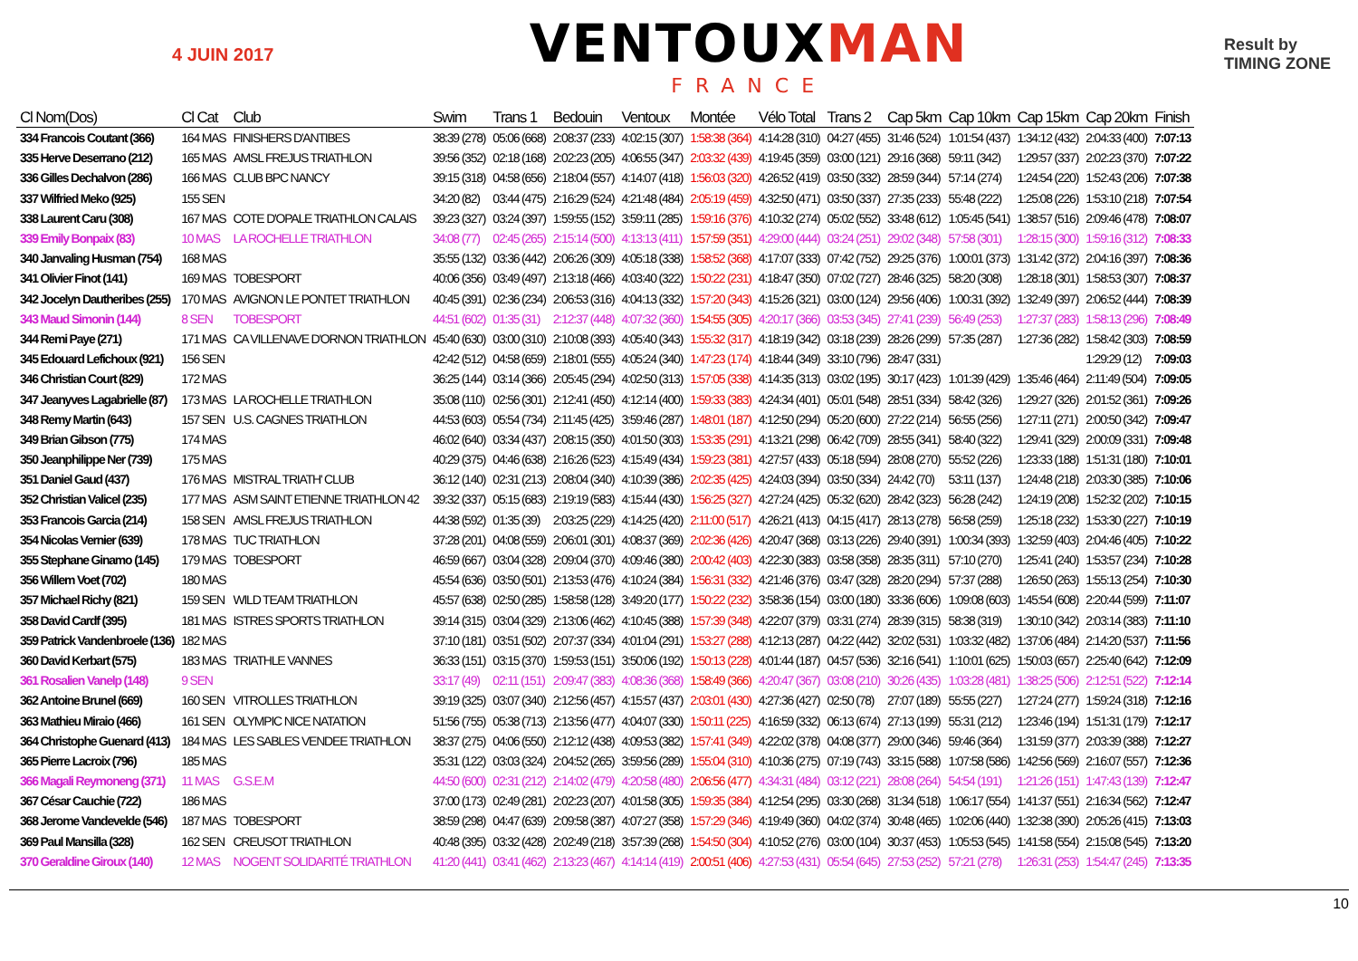4 JUIN 2017
VENTOUXMAN
FRANCE
Result by
TIMING ZONE
| Cl Nom(Dos) | Cl Cat | Club | Swim | Trans 1 | Bedouin | Ventoux | Montée | Vélo Total | Trans 2 | Cap 5km | Cap 10km | Cap 15km | Cap 20km | Finish |
| --- | --- | --- | --- | --- | --- | --- | --- | --- | --- | --- | --- | --- | --- | --- |
| 334 Francois Coutant (366) | 164 MAS | FINISHERS D'ANTIBES | 38:39 (278) | 05:06 (668) | 2:08:37 (233) | 4:02:15 (307) | 1:58:38 (364) | 4:14:28 (310) | 04:27 (455) | 31:46 (524) | 1:01:54 (437) | 1:34:12 (432) | 2:04:33 (400) | 7:07:13 |
| 335 Herve Deserrano (212) | 165 MAS | AMSL FREJUS TRIATHLON | 39:56 (352) | 02:18 (168) | 2:02:23 (205) | 4:06:55 (347) | 2:03:32 (439) | 4:19:45 (359) | 03:00 (121) | 29:16 (368) | 59:11 (342) | 1:29:57 (337) | 2:02:23 (370) | 7:07:22 |
| 336 Gilles Dechalvon (286) | 166 MAS | CLUB BPC NANCY | 39:15 (318) | 04:58 (656) | 2:18:04 (557) | 4:14:07 (418) | 1:56:03 (320) | 4:26:52 (419) | 03:50 (332) | 28:59 (344) | 57:14 (274) | 1:24:54 (220) | 1:52:43 (206) | 7:07:38 |
| 337 Wilfried Meko (925) | 155 SEN | | 34:20 (82) | 03:44 (475) | 2:16:29 (524) | 4:21:48 (484) | 2:05:19 (459) | 4:32:50 (471) | 03:50 (337) | 27:35 (233) | 55:48 (222) | 1:25:08 (226) | 1:53:10 (218) | 7:07:54 |
| 338 Laurent Caru (308) | 167 MAS | COTE D'OPALE TRIATHLON CALAIS | 39:23 (327) | 03:24 (397) | 1:59:55 (152) | 3:59:11 (285) | 1:59:16 (376) | 4:10:32 (274) | 05:02 (552) | 33:48 (612) | 1:05:45 (541) | 1:38:57 (516) | 2:09:46 (478) | 7:08:07 |
| 339 Emily Bonpaix (83) | 10 MAS | LA ROCHELLE TRIATHLON | 34:08 (77) | 02:45 (265) | 2:15:14 (500) | 4:13:13 (411) | 1:57:59 (351) | 4:29:00 (444) | 03:24 (251) | 29:02 (348) | 57:58 (301) | 1:28:15 (300) | 1:59:16 (312) | 7:08:33 |
| 340 Janvaling Husman (754) | 168 MAS | | 35:55 (132) | 03:36 (442) | 2:06:26 (309) | 4:05:18 (338) | 1:58:52 (368) | 4:17:07 (333) | 07:42 (752) | 29:25 (376) | 1:00:01 (373) | 1:31:42 (372) | 2:04:16 (397) | 7:08:36 |
| 341 Olivier Finot (141) | 169 MAS | TOBESPORT | 40:06 (356) | 03:49 (497) | 2:13:18 (466) | 4:03:40 (322) | 1:50:22 (231) | 4:18:47 (350) | 07:02 (727) | 28:46 (325) | 58:20 (308) | 1:28:18 (301) | 1:58:53 (307) | 7:08:37 |
| 342 Jocelyn Dautheribes (255) | 170 MAS | AVIGNON LE PONTET TRIATHLON | 40:45 (391) | 02:36 (234) | 2:06:53 (316) | 4:04:13 (332) | 1:57:20 (343) | 4:15:26 (321) | 03:00 (124) | 29:56 (406) | 1:00:31 (392) | 1:32:49 (397) | 2:06:52 (444) | 7:08:39 |
| 343 Maud Simonin (144) | 8 SEN | TOBESPORT | 44:51 (602) | 01:35 (31) | 2:12:37 (448) | 4:07:32 (360) | 1:54:55 (305) | 4:20:17 (366) | 03:53 (345) | 27:41 (239) | 56:49 (253) | 1:27:37 (283) | 1:58:13 (296) | 7:08:49 |
| 344 Remi Paye (271) | 171 MAS | CA VILLENAVE D'ORNON TRIATHLON | 45:40 (630) | 03:00 (310) | 2:10:08 (393) | 4:05:40 (343) | 1:55:32 (317) | 4:18:19 (342) | 03:18 (239) | 28:26 (299) | 57:35 (287) | 1:27:36 (282) | 1:58:42 (303) | 7:08:59 |
| 345 Edouard Lefichoux (921) | 156 SEN | | 42:42 (512) | 04:58 (659) | 2:18:01 (555) | 4:05:24 (340) | 1:47:23 (174) | 4:18:44 (349) | 33:10 (796) | 28:47 (331) | | | 1:29:29 (12) | 7:09:03 |
| 346 Christian Court (829) | 172 MAS | | 36:25 (144) | 03:14 (366) | 2:05:45 (294) | 4:02:50 (313) | 1:57:05 (338) | 4:14:35 (313) | 03:02 (195) | 30:17 (423) | 1:01:39 (429) | 1:35:46 (464) | 2:11:49 (504) | 7:09:05 |
| 347 Jeanyves Lagabrielle (87) | 173 MAS | LA ROCHELLE TRIATHLON | 35:08 (110) | 02:56 (301) | 2:12:41 (450) | 4:12:14 (400) | 1:59:33 (383) | 4:24:34 (401) | 05:01 (548) | 28:51 (334) | 58:42 (326) | 1:29:27 (326) | 2:01:52 (361) | 7:09:26 |
| 348 Remy Martin (643) | 157 SEN | U.S. CAGNES TRIATHLON | 44:53 (603) | 05:54 (734) | 2:11:45 (425) | 3:59:46 (287) | 1:48:01 (187) | 4:12:50 (294) | 05:20 (600) | 27:22 (214) | 56:55 (256) | 1:27:11 (271) | 2:00:50 (342) | 7:09:47 |
| 349 Brian Gibson (775) | 174 MAS | | 46:02 (640) | 03:34 (437) | 2:08:15 (350) | 4:01:50 (303) | 1:53:35 (291) | 4:13:21 (298) | 06:42 (709) | 28:55 (341) | 58:40 (322) | 1:29:41 (329) | 2:00:09 (331) | 7:09:48 |
| 350 Jeanphilippe Ner (739) | 175 MAS | | 40:29 (375) | 04:46 (638) | 2:16:26 (523) | 4:15:49 (434) | 1:59:23 (381) | 4:27:57 (433) | 05:18 (594) | 28:08 (270) | 55:52 (226) | 1:23:33 (188) | 1:51:31 (180) | 7:10:01 |
| 351 Daniel Gaud (437) | 176 MAS | MISTRAL TRIATH' CLUB | 36:12 (140) | 02:31 (213) | 2:08:04 (340) | 4:10:39 (386) | 2:02:35 (425) | 4:24:03 (394) | 03:50 (334) | 24:42 (70) | 53:11 (137) | 1:24:48 (218) | 2:03:30 (385) | 7:10:06 |
| 352 Christian Valicel (235) | 177 MAS | ASM SAINT ETIENNE TRIATHLON 42 | 39:32 (337) | 05:15 (683) | 2:19:19 (583) | 4:15:44 (430) | 1:56:25 (327) | 4:27:24 (425) | 05:32 (620) | 28:42 (323) | 56:28 (242) | 1:24:19 (208) | 1:52:32 (202) | 7:10:15 |
| 353 Francois Garcia (214) | 158 SEN | AMSL FREJUS TRIATHLON | 44:38 (592) | 01:35 (39) | 2:03:25 (229) | 4:14:25 (420) | 2:11:00 (517) | 4:26:21 (413) | 04:15 (417) | 28:13 (278) | 56:58 (259) | 1:25:18 (232) | 1:53:30 (227) | 7:10:19 |
| 354 Nicolas Vernier (639) | 178 MAS | TUC TRIATHLON | 37:28 (201) | 04:08 (559) | 2:06:01 (301) | 4:08:37 (369) | 2:02:36 (426) | 4:20:47 (368) | 03:13 (226) | 29:40 (391) | 1:00:34 (393) | 1:32:59 (403) | 2:04:46 (405) | 7:10:22 |
| 355 Stephane Ginamo (145) | 179 MAS | TOBESPORT | 46:59 (667) | 03:04 (328) | 2:09:04 (370) | 4:09:46 (380) | 2:00:42 (403) | 4:22:30 (383) | 03:58 (358) | 28:35 (311) | 57:10 (270) | 1:25:41 (240) | 1:53:57 (234) | 7:10:28 |
| 356 Willem Voet (702) | 180 MAS | | 45:54 (636) | 03:50 (501) | 2:13:53 (476) | 4:10:24 (384) | 1:56:31 (332) | 4:21:46 (376) | 03:47 (328) | 28:20 (294) | 57:37 (288) | 1:26:50 (263) | 1:55:13 (254) | 7:10:30 |
| 357 Michael Richy (821) | 159 SEN | WILD TEAM TRIATHLON | 45:57 (638) | 02:50 (285) | 1:58:58 (128) | 3:49:20 (177) | 1:50:22 (232) | 3:58:36 (154) | 03:00 (180) | 33:36 (606) | 1:09:08 (603) | 1:45:54 (608) | 2:20:44 (599) | 7:11:07 |
| 358 David Cardf (395) | 181 MAS | ISTRES SPORTS TRIATHLON | 39:14 (315) | 03:04 (329) | 2:13:06 (462) | 4:10:45 (388) | 1:57:39 (348) | 4:22:07 (379) | 03:31 (274) | 28:39 (315) | 58:38 (319) | 1:30:10 (342) | 2:03:14 (383) | 7:11:10 |
| 359 Patrick Vandenbroele (136) | 182 MAS | | 37:10 (181) | 03:51 (502) | 2:07:37 (334) | 4:01:04 (291) | 1:53:27 (288) | 4:12:13 (287) | 04:22 (442) | 32:02 (531) | 1:03:32 (482) | 1:37:06 (484) | 2:14:20 (537) | 7:11:56 |
| 360 David Kerbart (575) | 183 MAS | TRIATHLE VANNES | 36:33 (151) | 03:15 (370) | 1:59:53 (151) | 3:50:06 (192) | 1:50:13 (228) | 4:01:44 (187) | 04:57 (536) | 32:16 (541) | 1:10:01 (625) | 1:50:03 (657) | 2:25:40 (642) | 7:12:09 |
| 361 Rosalien Vanelp (148) | 9 SEN | | 33:17 (49) | 02:11 (151) | 2:09:47 (383) | 4:08:36 (368) | 1:58:49 (366) | 4:20:47 (367) | 03:08 (210) | 30:26 (435) | 1:03:28 (481) | 1:38:25 (506) | 2:12:51 (522) | 7:12:14 |
| 362 Antoine Brunel (669) | 160 SEN | VITROLLES TRIATHLON | 39:19 (325) | 03:07 (340) | 2:12:56 (457) | 4:15:57 (437) | 2:03:01 (430) | 4:27:36 (427) | 02:50 (78) | 27:07 (189) | 55:55 (227) | 1:27:24 (277) | 1:59:24 (318) | 7:12:16 |
| 363 Mathieu Miraio (466) | 161 SEN | OLYMPIC NICE NATATION | 51:56 (755) | 05:38 (713) | 2:13:56 (477) | 4:04:07 (330) | 1:50:11 (225) | 4:16:59 (332) | 06:13 (674) | 27:13 (199) | 55:31 (212) | 1:23:46 (194) | 1:51:31 (179) | 7:12:17 |
| 364 Christophe Guenard (413) | 184 MAS | LES SABLES VENDEE TRIATHLON | 38:37 (275) | 04:06 (550) | 2:12:12 (438) | 4:09:53 (382) | 1:57:41 (349) | 4:22:02 (378) | 04:08 (377) | 29:00 (346) | 59:46 (364) | 1:31:59 (377) | 2:03:39 (388) | 7:12:27 |
| 365 Pierre Lacroix (796) | 185 MAS | | 35:31 (122) | 03:03 (324) | 2:04:52 (265) | 3:59:56 (289) | 1:55:04 (310) | 4:10:36 (275) | 07:19 (743) | 33:15 (588) | 1:07:58 (586) | 1:42:56 (569) | 2:16:07 (557) | 7:12:36 |
| 366 Magali Reymoneng (371) | 11 MAS | G.S.E.M | 44:50 (600) | 02:31 (212) | 2:14:02 (479) | 4:20:58 (480) | 2:06:56 (477) | 4:34:31 (484) | 03:12 (221) | 28:08 (264) | 54:54 (191) | 1:21:26 (151) | 1:47:43 (139) | 7:12:47 |
| 367 César Cauchie (722) | 186 MAS | | 37:00 (173) | 02:49 (281) | 2:02:23 (207) | 4:01:58 (305) | 1:59:35 (384) | 4:12:54 (295) | 03:30 (268) | 31:34 (518) | 1:06:17 (554) | 1:41:37 (551) | 2:16:34 (562) | 7:12:47 |
| 368 Jerome Vandevelde (546) | 187 MAS | TOBESPORT | 38:59 (298) | 04:47 (639) | 2:09:58 (387) | 4:07:27 (358) | 1:57:29 (346) | 4:19:49 (360) | 04:02 (374) | 30:48 (465) | 1:02:06 (440) | 1:32:38 (390) | 2:05:26 (415) | 7:13:03 |
| 369 Paul Mansilla (328) | 162 SEN | CREUSOT TRIATHLON | 40:48 (395) | 03:32 (428) | 2:02:49 (218) | 3:57:39 (268) | 1:54:50 (304) | 4:10:52 (276) | 03:00 (104) | 30:37 (453) | 1:05:53 (545) | 1:41:58 (554) | 2:15:08 (545) | 7:13:20 |
| 370 Geraldine Giroux (140) | 12 MAS | NOGENT SOLIDARITÉ TRIATHLON | 41:20 (441) | 03:41 (462) | 2:13:23 (467) | 4:14:14 (419) | 2:00:51 (406) | 4:27:53 (431) | 05:54 (645) | 27:53 (252) | 57:21 (278) | 1:26:31 (253) | 1:54:47 (245) | 7:13:35 |
10